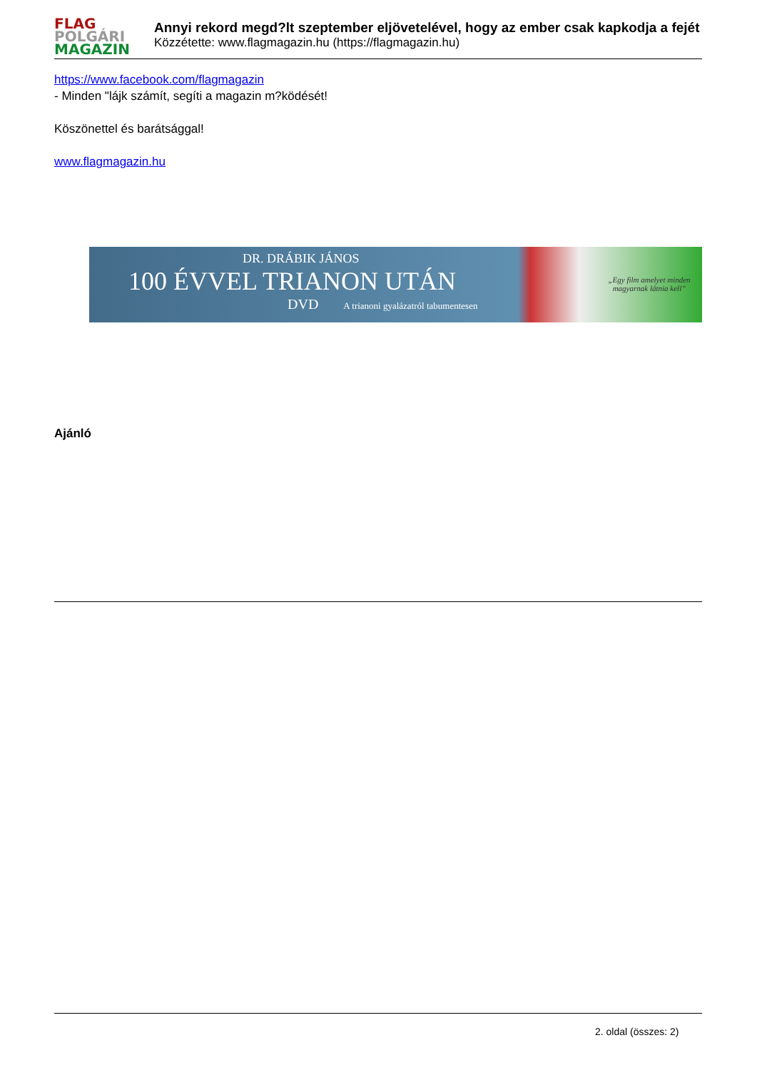FLAG
POLGÁRI
MAGAZIN
Annyi rekord megd?lt szeptember eljövetelével, hogy az ember csak kapkodja a fejét
Közzétette: www.flagmagazin.hu (https://flagmagazin.hu)
https://www.facebook.com/flagmagazin
- Minden "lájk számít, segíti a magazin m?ködését!
Köszönettel és barátsággal!
www.flagmagazin.hu
DR. DRÁBIK JÁNOS
100 ÉVVEL TRIANON UTÁN
DVD A trianoni gyalázatról tabumentesen
„Egy film amelyet minden magyarnak látnia kell”
Ajánló
2. oldal (összes: 2)